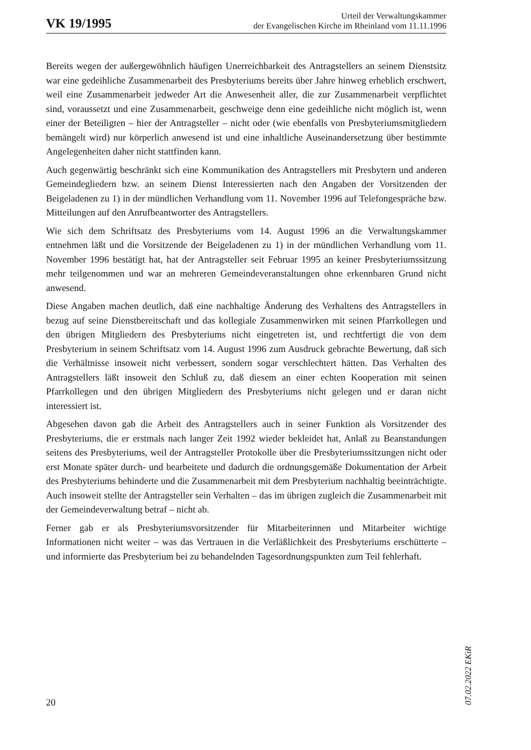VK 19/1995
Urteil der Verwaltungskammer
der Evangelischen Kirche im Rheinland vom 11.11.1996
Bereits wegen der außergewöhnlich häufigen Unerreichbarkeit des Antragstellers an seinem Dienstsitz war eine gedeihliche Zusammenarbeit des Presbyteriums bereits über Jahre hinweg erheblich erschwert, weil eine Zusammenarbeit jedweder Art die Anwesenheit aller, die zur Zusammenarbeit verpflichtet sind, voraussetzt und eine Zusammenarbeit, geschweige denn eine gedeihliche nicht möglich ist, wenn einer der Beteiligten – hier der Antragsteller – nicht oder (wie ebenfalls von Presbyteriumsmitgliedern bemängelt wird) nur körperlich anwesend ist und eine inhaltliche Auseinandersetzung über bestimmte Angelegenheiten daher nicht stattfinden kann.
Auch gegenwärtig beschränkt sich eine Kommunikation des Antragstellers mit Presbytern und anderen Gemeindegliedern bzw. an seinem Dienst Interessierten nach den Angaben der Vorsitzenden der Beigeladenen zu 1) in der mündlichen Verhandlung vom 11. November 1996 auf Telefongespräche bzw. Mitteilungen auf den Anrufbeantworter des Antragstellers.
Wie sich dem Schriftsatz des Presbyteriums vom 14. August 1996 an die Verwaltungskammer entnehmen läßt und die Vorsitzende der Beigeladenen zu 1) in der mündlichen Verhandlung vom 11. November 1996 bestätigt hat, hat der Antragsteller seit Februar 1995 an keiner Presbyteriumssitzung mehr teilgenommen und war an mehreren Gemeindeveranstaltungen ohne erkennbaren Grund nicht anwesend.
Diese Angaben machen deutlich, daß eine nachhaltige Änderung des Verhaltens des Antragstellers in bezug auf seine Dienstbereitschaft und das kollegiale Zusammenwirken mit seinen Pfarrkollegen und den übrigen Mitgliedern des Presbyteriums nicht eingetreten ist, und rechtfertigt die von dem Presbyterium in seinem Schriftsatz vom 14. August 1996 zum Ausdruck gebrachte Bewertung, daß sich die Verhältnisse insoweit nicht verbessert, sondern sogar verschlechtert hätten. Das Verhalten des Antragstellers läßt insoweit den Schluß zu, daß diesem an einer echten Kooperation mit seinen Pfarrkollegen und den übrigen Mitgliedern des Presbyteriums nicht gelegen und er daran nicht interessiert ist.
Abgesehen davon gab die Arbeit des Antragstellers auch in seiner Funktion als Vorsitzender des Presbyteriums, die er erstmals nach langer Zeit 1992 wieder bekleidet hat, Anlaß zu Beanstandungen seitens des Presbyteriums, weil der Antragsteller Protokolle über die Presbyteriumssitzungen nicht oder erst Monate später durch- und bearbeitete und dadurch die ordnungsgemäße Dokumentation der Arbeit des Presbyteriums behinderte und die Zusammenarbeit mit dem Presbyterium nachhaltig beeinträchtigte. Auch insoweit stellte der Antragsteller sein Verhalten – das im übrigen zugleich die Zusammenarbeit mit der Gemeindeverwaltung betraf – nicht ab.
Ferner gab er als Presbyteriumsvorsitzender für Mitarbeiterinnen und Mitarbeiter wichtige Informationen nicht weiter – was das Vertrauen in die Verläßlichkeit des Presbyteriums erschütterte – und informierte das Presbyterium bei zu behandelnden Tagesordnungspunkten zum Teil fehlerhaft.
07.02.2022 EKiR
20